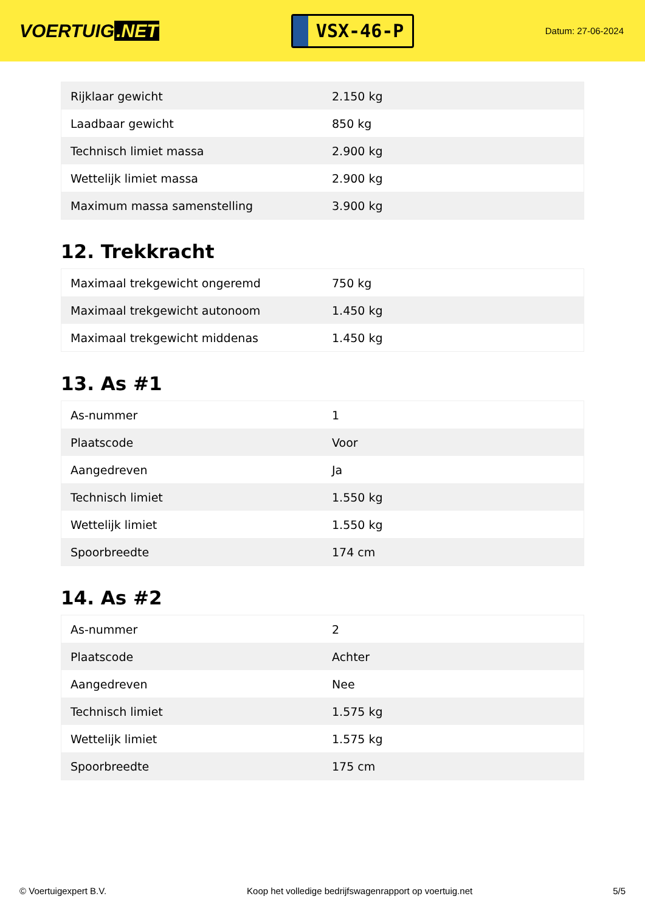VOERTUIG.NET
VSX-46-P
Datum: 27-06-2024
| Rijklaar gewicht | 2.150 kg |
| Laadbaar gewicht | 850 kg |
| Technisch limiet massa | 2.900 kg |
| Wettelijk limiet massa | 2.900 kg |
| Maximum massa samenstelling | 3.900 kg |
12. Trekkracht
| Maximaal trekgewicht ongeremd | 750 kg |
| Maximaal trekgewicht autonoom | 1.450 kg |
| Maximaal trekgewicht middenas | 1.450 kg |
13. As #1
| As-nummer | 1 |
| Plaatscode | Voor |
| Aangedreven | Ja |
| Technisch limiet | 1.550 kg |
| Wettelijk limiet | 1.550 kg |
| Spoorbreedte | 174 cm |
14. As #2
| As-nummer | 2 |
| Plaatscode | Achter |
| Aangedreven | Nee |
| Technisch limiet | 1.575 kg |
| Wettelijk limiet | 1.575 kg |
| Spoorbreedte | 175 cm |
© Voertuigexpert B.V. Koop het volledige bedrijfswagenrapport op voertuig.net 5/5